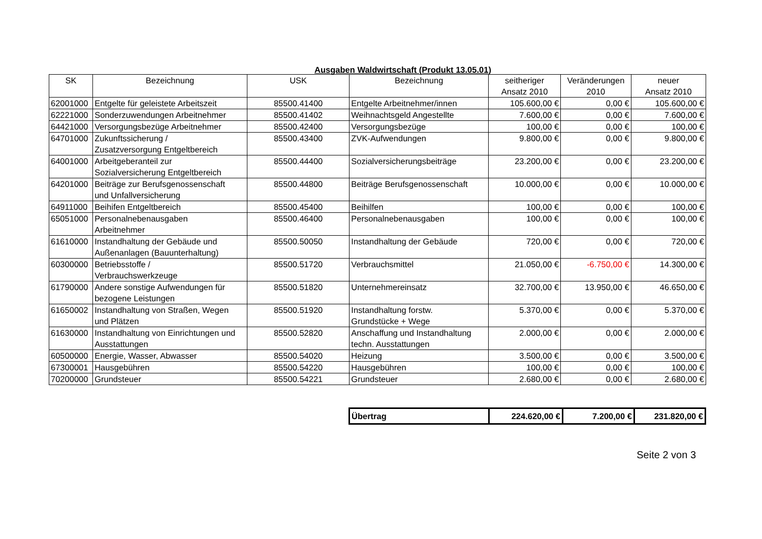Ausgaben Waldwirtschaft (Produkt 13.05.01)
| SK | Bezeichnung | USK | Bezeichnung | seitheriger Ansatz 2010 | Veränderungen 2010 | neuer Ansatz 2010 |
| --- | --- | --- | --- | --- | --- | --- |
| 62001000 | Entgelte für geleistete Arbeitszeit | 85500.41400 | Entgelte Arbeitnehmer/innen | 105.600,00 € | 0,00 € | 105.600,00 € |
| 62221000 | Sonderzuwendungen Arbeitnehmer | 85500.41402 | Weihnachtsgeld Angestellte | 7.600,00 € | 0,00 € | 7.600,00 € |
| 64421000 | Versorgungsbezüge Arbeitnehmer | 85500.42400 | Versorgungsbezüge | 100,00 € | 0,00 € | 100,00 € |
| 64701000 | Zukunftssicherung / Zusatzversorgung Entgeltbereich | 85500.43400 | ZVK-Aufwendungen | 9.800,00 € | 0,00 € | 9.800,00 € |
| 64001000 | Arbeitgeberanteil zur Sozialversicherung Entgeltbereich | 85500.44400 | Sozialversicherungsbeiträge | 23.200,00 € | 0,00 € | 23.200,00 € |
| 64201000 | Beiträge zur Berufsgenossenschaft und Unfallversicherung | 85500.44800 | Beiträge Berufsgenossenschaft | 10.000,00 € | 0,00 € | 10.000,00 € |
| 64911000 | Beihifen Entgeltbereich | 85500.45400 | Beihilfen | 100,00 € | 0,00 € | 100,00 € |
| 65051000 | Personalnebenausgaben Arbeitnehmer | 85500.46400 | Personalnebenausgaben | 100,00 € | 0,00 € | 100,00 € |
| 61610000 | Instandhaltung der Gebäude und Außenanlagen (Bauunterhaltung) | 85500.50050 | Instandhaltung der Gebäude | 720,00 € | 0,00 € | 720,00 € |
| 60300000 | Betriebsstoffe / Verbrauchswerkzeuge | 85500.51720 | Verbrauchsmittel | 21.050,00 € | -6.750,00 € | 14.300,00 € |
| 61790000 | Andere sonstige Aufwendungen für bezogene Leistungen | 85500.51820 | Unternehmereinsatz | 32.700,00 € | 13.950,00 € | 46.650,00 € |
| 61650002 | Instandhaltung von Straßen, Wegen und Plätzen | 85500.51920 | Instandhaltung forstw. Grundstücke + Wege | 5.370,00 € | 0,00 € | 5.370,00 € |
| 61630000 | Instandhaltung von Einrichtungen und Ausstattungen | 85500.52820 | Anschaffung und Instandhaltung techn. Ausstattungen | 2.000,00 € | 0,00 € | 2.000,00 € |
| 60500000 | Energie, Wasser, Abwasser | 85500.54020 | Heizung | 3.500,00 € | 0,00 € | 3.500,00 € |
| 67300001 | Hausgebühren | 85500.54220 | Hausgebühren | 100,00 € | 0,00 € | 100,00 € |
| 70200000 | Grundsteuer | 85500.54221 | Grundsteuer | 2.680,00 € | 0,00 € | 2.680,00 € |
| Übertrag | 224.620,00 € | 7.200,00 € | 231.820,00 € |
Seite 2 von 3